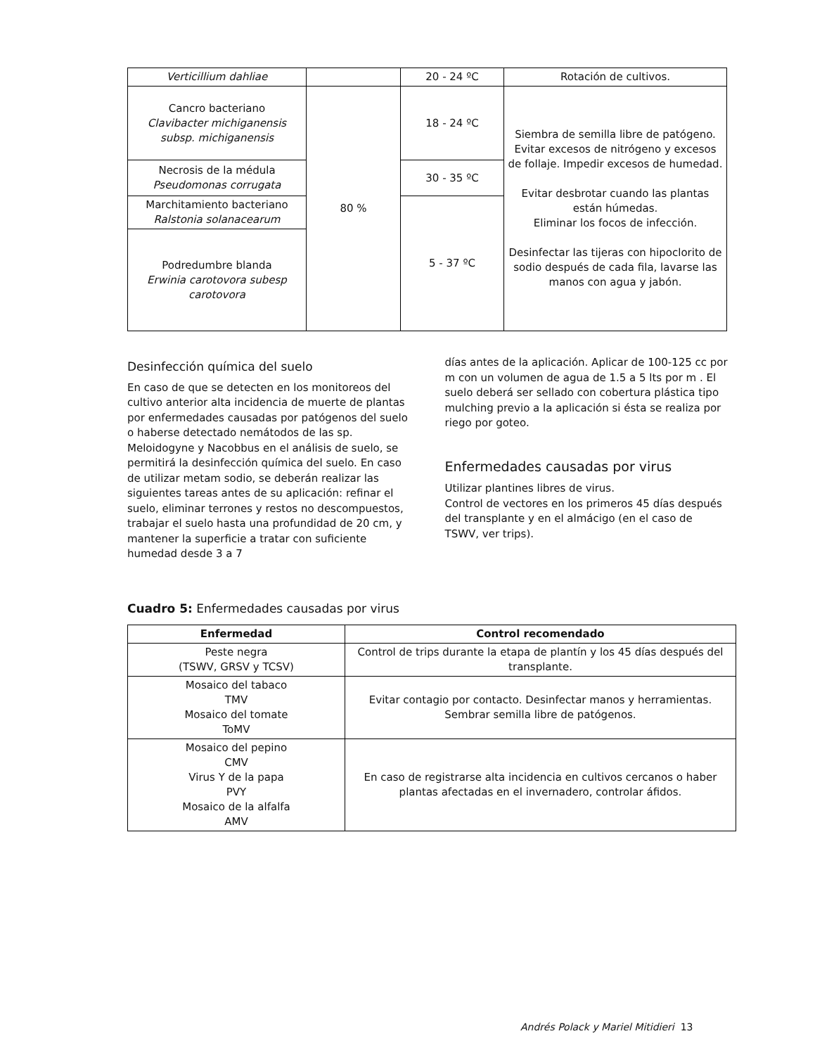| Verticillium dahliae | | 20 - 24 ºC | Rotación de cultivos. |
| Cancro bacteriano Clavibacter michiganensis subsp. michiganensis | 80 % | 18 - 24 ºC | Siembra de semilla libre de patógeno. Evitar excesos de nitrógeno y excesos de follaje. Impedir excesos de humedad. Evitar desbrotar cuando las plantas están húmedas. Eliminar los focos de infección. Desinfectar las tijeras con hipoclorito de sodio después de cada fila, lavarse las manos con agua y jabón. |
| Necrosis de la médula Pseudomonas corrugata | | 30 - 35 ºC | |
| Marchitamiento bacteriano Ralstonia solanacearum | | 5 - 37 ºC | |
| Podredumbre blanda Erwinia carotovora subesp carotovora | | | |
Desinfección química del suelo
En caso de que se detecten en los monitoreos del cultivo anterior alta incidencia de muerte de plantas por enfermedades causadas por patógenos del suelo o haberse detectado nemátodos de las sp. Meloidogyne y Nacobbus en el análisis de suelo, se permitirá la desinfección química del suelo. En caso de utilizar metam sodio, se deberán realizar las siguientes tareas antes de su aplicación: refinar el suelo, eliminar terrones y restos no descompuestos, trabajar el suelo hasta una profundidad de 20 cm, y mantener la superficie a tratar con suficiente humedad desde 3 a 7
días antes de la aplicación. Aplicar de 100-125 cc por m con un volumen de agua de 1.5 a 5 lts por m . El suelo deberá ser sellado con cobertura plástica tipo mulching previo a la aplicación si ésta se realiza por riego por goteo.
Enfermedades causadas por virus
Utilizar plantines libres de virus.
Control de vectores en los primeros 45 días después del transplante y en el almácigo (en el caso de TSWV, ver trips).
Cuadro 5: Enfermedades causadas por virus
| Enfermedad | Control recomendado |
| --- | --- |
| Peste negra (TSWV, GRSV y TCSV) | Control de trips durante la etapa de plantín y los 45 días después del transplante. |
| Mosaico del tabaco TMV Mosaico del tomate ToMV | Evitar contagio por contacto. Desinfectar manos y herramientas. Sembrar semilla libre de patógenos. |
| Mosaico del pepino CMV Virus Y de la papa PVY Mosaico de la alfalfa AMV | En caso de registrarse alta incidencia en cultivos cercanos o haber plantas afectadas en el invernadero, controlar áfidos. |
Andrés Polack y Mariel Mitidieri 13